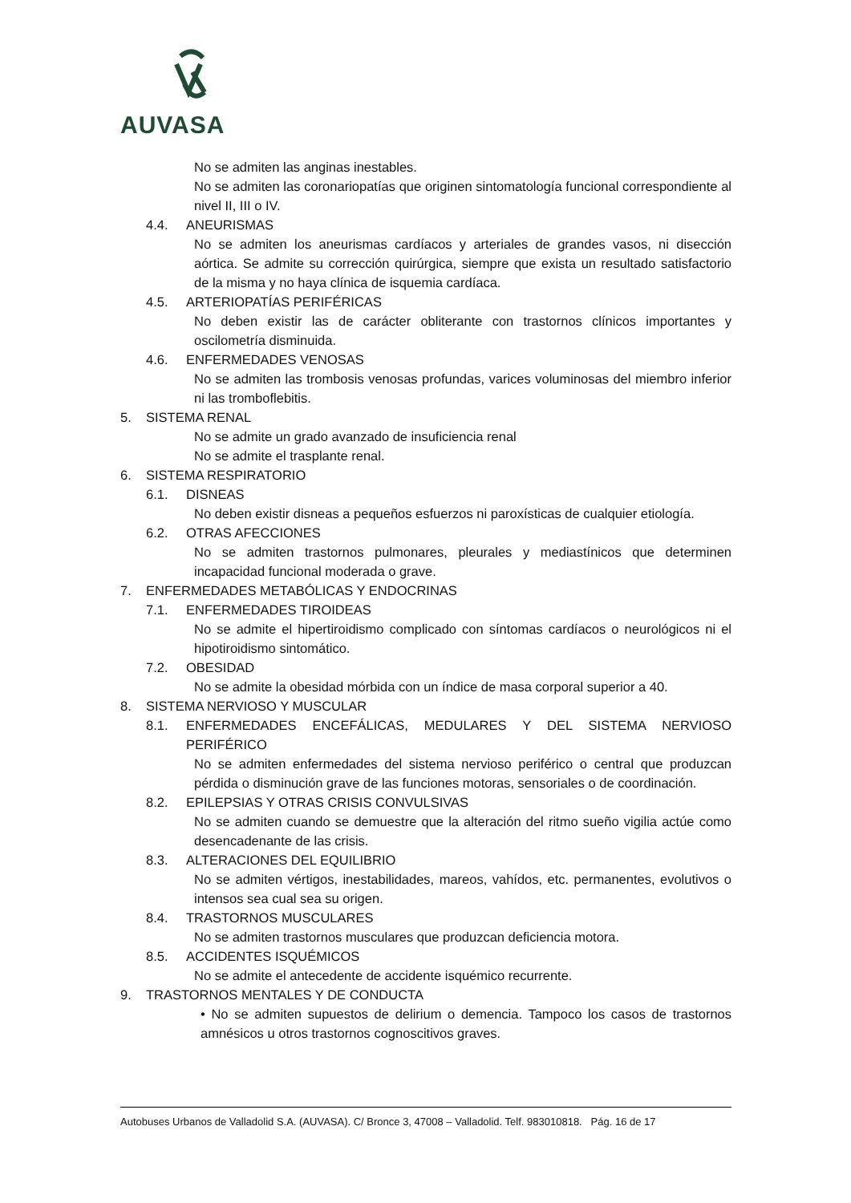AUVASA
No se admiten las anginas inestables.
No se admiten las coronariopatías que originen sintomatología funcional correspondiente al nivel II, III o IV.
4.4. ANEURISMAS
No se admiten los aneurismas cardíacos y arteriales de grandes vasos, ni disección aórtica. Se admite su corrección quirúrgica, siempre que exista un resultado satisfactorio de la misma y no haya clínica de isquemia cardíaca.
4.5. ARTERIOPATÍAS PERIFÉRICAS
No deben existir las de carácter obliterante con trastornos clínicos importantes y oscilometría disminuida.
4.6. ENFERMEDADES VENOSAS
No se admiten las trombosis venosas profundas, varices voluminosas del miembro inferior ni las tromboflebitis.
5. SISTEMA RENAL
No se admite un grado avanzado de insuficiencia renal
No se admite el trasplante renal.
6. SISTEMA RESPIRATORIO
6.1. DISNEAS
No deben existir disneas a pequeños esfuerzos ni paroxísticas de cualquier etiología.
6.2. OTRAS AFECCIONES
No se admiten trastornos pulmonares, pleurales y mediastínicos que determinen incapacidad funcional moderada o grave.
7. ENFERMEDADES METABÓLICAS Y ENDOCRINAS
7.1. ENFERMEDADES TIROIDEAS
No se admite el hipertiroidismo complicado con síntomas cardíacos o neurológicos ni el hipotiroidismo sintomático.
7.2. OBESIDAD
No se admite la obesidad mórbida con un índice de masa corporal superior a 40.
8. SISTEMA NERVIOSO Y MUSCULAR
8.1. ENFERMEDADES ENCEFÁLICAS, MEDULARES Y DEL SISTEMA NERVIOSO PERIFÉRICO
No se admiten enfermedades del sistema nervioso periférico o central que produzcan pérdida o disminución grave de las funciones motoras, sensoriales o de coordinación.
8.2. EPILEPSIAS Y OTRAS CRISIS CONVULSIVAS
No se admiten cuando se demuestre que la alteración del ritmo sueño vigilia actúe como desencadenante de las crisis.
8.3. ALTERACIONES DEL EQUILIBRIO
No se admiten vértigos, inestabilidades, mareos, vahídos, etc. permanentes, evolutivos o intensos sea cual sea su origen.
8.4. TRASTORNOS MUSCULARES
No se admiten trastornos musculares que produzcan deficiencia motora.
8.5. ACCIDENTES ISQUÉMICOS
No se admite el antecedente de accidente isquémico recurrente.
9. TRASTORNOS MENTALES Y DE CONDUCTA
• No se admiten supuestos de delirium o demencia. Tampoco los casos de trastornos amnésicos u otros trastornos cognoscitivos graves.
Autobuses Urbanos de Valladolid S.A. (AUVASA). C/ Bronce 3, 47008 – Valladolid. Telf. 983010818. Pág. 16 de 17